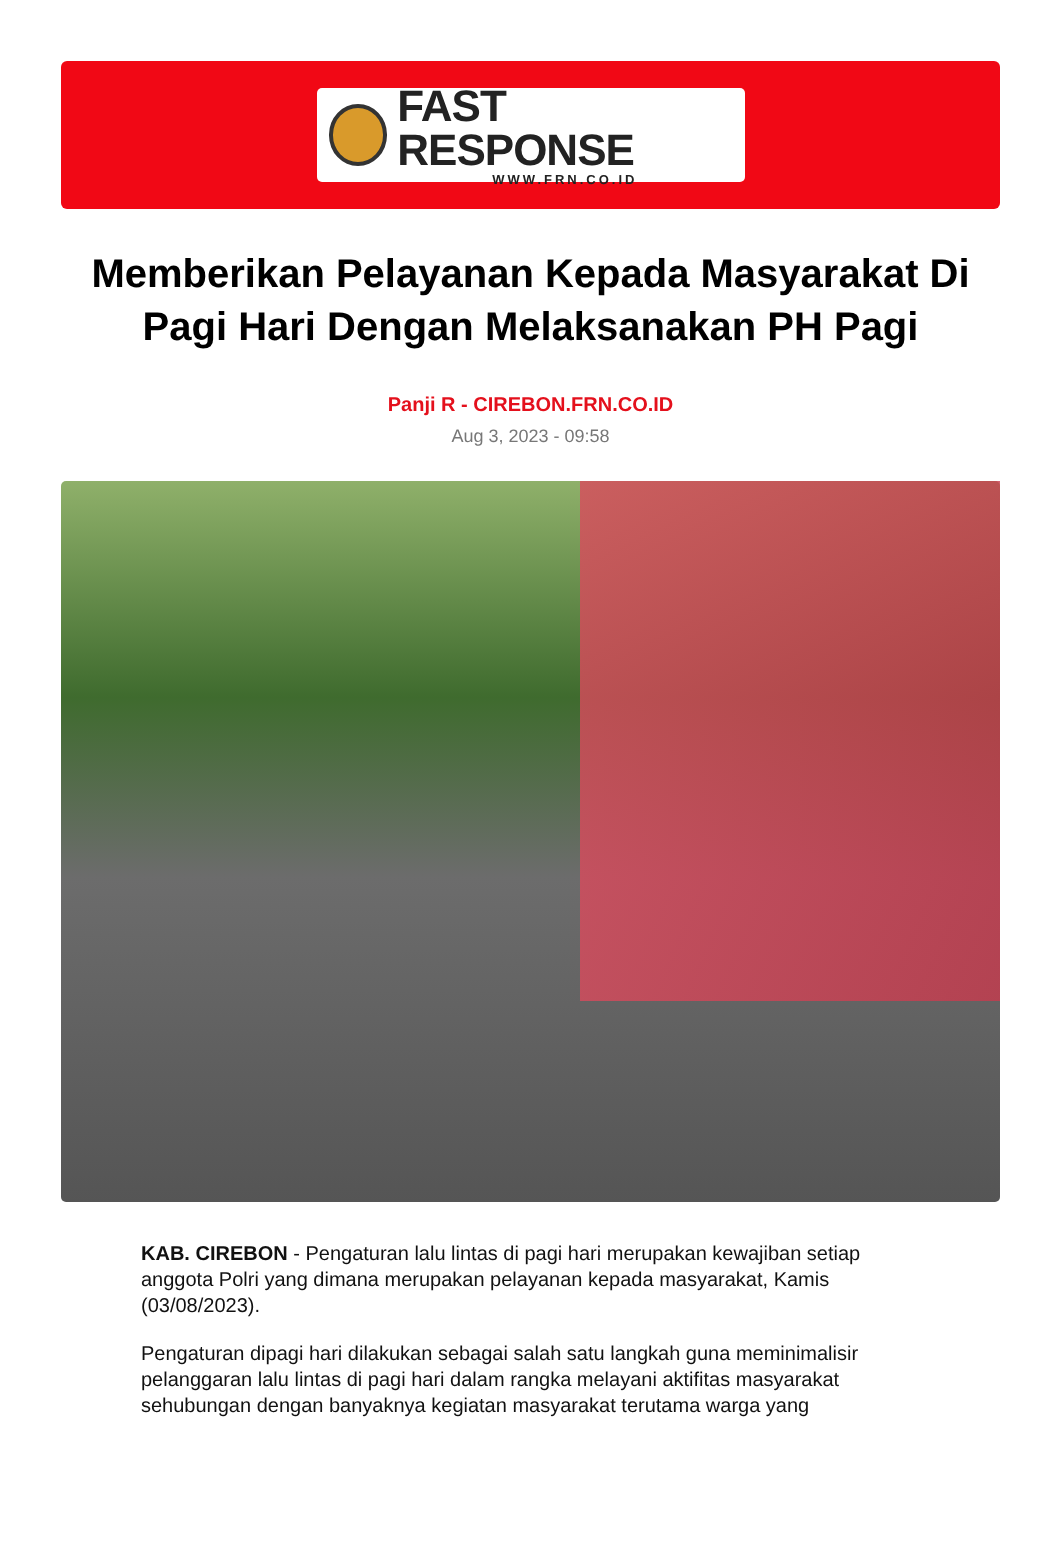FAST RESPONSE
WWW.FRN.CO.ID
Memberikan Pelayanan Kepada Masyarakat Di Pagi Hari Dengan Melaksanakan PH Pagi
Panji R - CIREBON.FRN.CO.ID
Aug 3, 2023 - 09:58
KAB. CIREBON - Pengaturan lalu lintas di pagi hari merupakan kewajiban setiap anggota Polri yang dimana merupakan pelayanan kepada masyarakat, Kamis (03/08/2023).
Pengaturan dipagi hari dilakukan sebagai salah satu langkah guna meminimalisir pelanggaran lalu lintas di pagi hari dalam rangka melayani aktifitas masyarakat sehubungan dengan banyaknya kegiatan masyarakat terutama warga yang